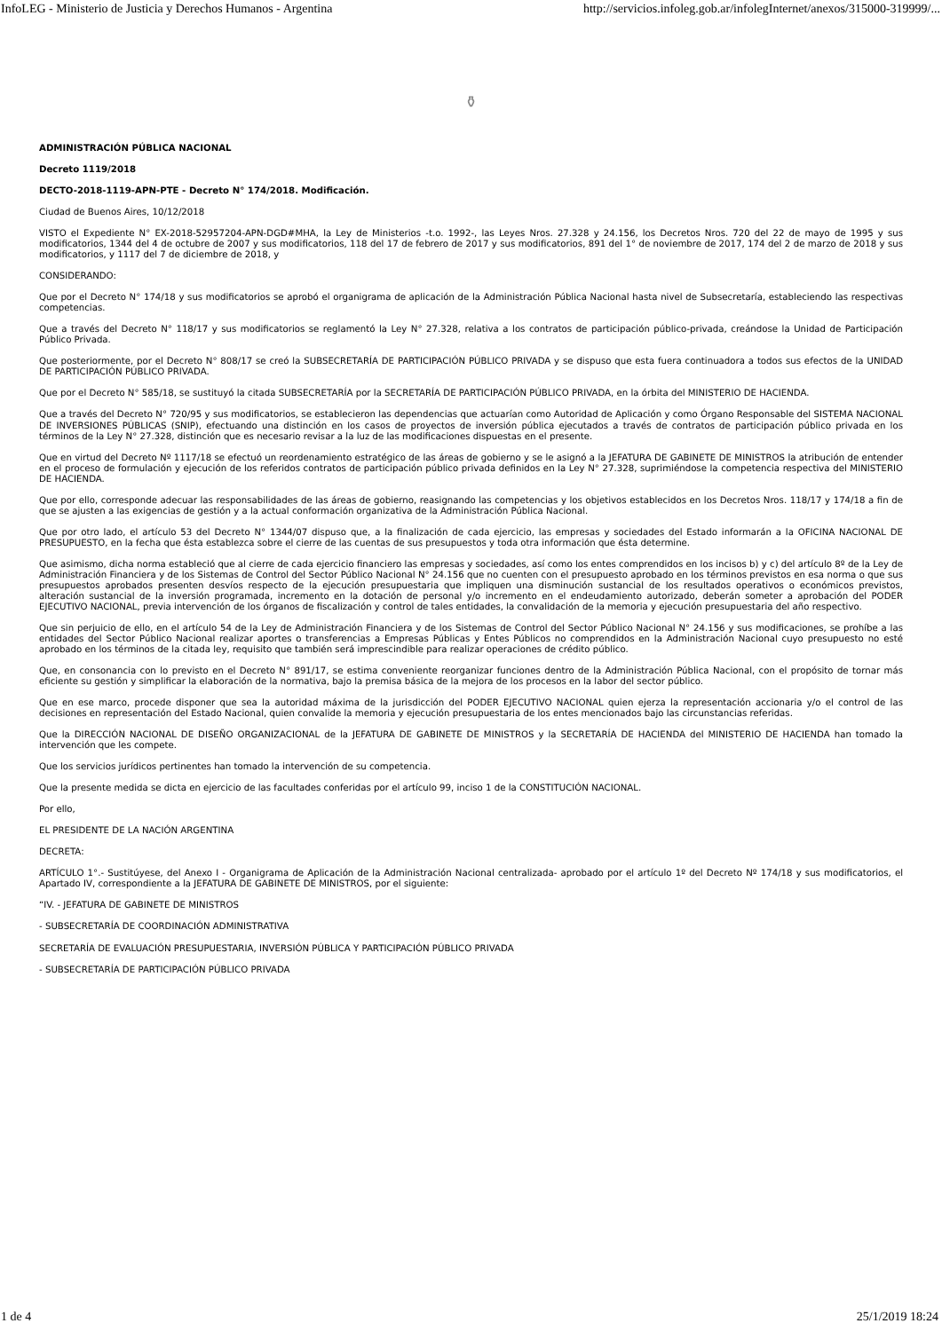InfoLEG - Ministerio de Justicia y Derechos Humanos - Argentina http://servicios.infoleg.gob.ar/infolegInternet/anexos/315000-319999/...
⚱
ADMINISTRACIÓN PÚBLICA NACIONAL
Decreto 1119/2018
DECTO-2018-1119-APN-PTE - Decreto N° 174/2018. Modificación.
Ciudad de Buenos Aires, 10/12/2018
VISTO el Expediente N° EX-2018-52957204-APN-DGD#MHA, la Ley de Ministerios -t.o. 1992-, las Leyes Nros. 27.328 y 24.156, los Decretos Nros. 720 del 22 de mayo de 1995 y sus modificatorios, 1344 del 4 de octubre de 2007 y sus modificatorios, 118 del 17 de febrero de 2017 y sus modificatorios, 891 del 1° de noviembre de 2017, 174 del 2 de marzo de 2018 y sus modificatorios, y 1117 del 7 de diciembre de 2018, y
CONSIDERANDO:
Que por el Decreto N° 174/18 y sus modificatorios se aprobó el organigrama de aplicación de la Administración Pública Nacional hasta nivel de Subsecretaría, estableciendo las respectivas competencias.
Que a través del Decreto N° 118/17 y sus modificatorios se reglamentó la Ley N° 27.328, relativa a los contratos de participación público-privada, creándose la Unidad de Participación Público Privada.
Que posteriormente, por el Decreto N° 808/17 se creó la SUBSECRETARÍA DE PARTICIPACIÓN PÚBLICO PRIVADA y se dispuso que esta fuera continuadora a todos sus efectos de la UNIDAD DE PARTICIPACIÓN PÚBLICO PRIVADA.
Que por el Decreto N° 585/18, se sustituyó la citada SUBSECRETARÍA por la SECRETARÍA DE PARTICIPACIÓN PÚBLICO PRIVADA, en la órbita del MINISTERIO DE HACIENDA.
Que a través del Decreto N° 720/95 y sus modificatorios, se establecieron las dependencias que actuarían como Autoridad de Aplicación y como Órgano Responsable del SISTEMA NACIONAL DE INVERSIONES PÚBLICAS (SNIP), efectuando una distinción en los casos de proyectos de inversión pública ejecutados a través de contratos de participación público privada en los términos de la Ley N° 27.328, distinción que es necesario revisar a la luz de las modificaciones dispuestas en el presente.
Que en virtud del Decreto Nº 1117/18 se efectuó un reordenamiento estratégico de las áreas de gobierno y se le asignó a la JEFATURA DE GABINETE DE MINISTROS la atribución de entender en el proceso de formulación y ejecución de los referidos contratos de participación público privada definidos en la Ley N° 27.328, suprimiéndose la competencia respectiva del MINISTERIO DE HACIENDA.
Que por ello, corresponde adecuar las responsabilidades de las áreas de gobierno, reasignando las competencias y los objetivos establecidos en los Decretos Nros. 118/17 y 174/18 a fin de que se ajusten a las exigencias de gestión y a la actual conformación organizativa de la Administración Pública Nacional.
Que por otro lado, el artículo 53 del Decreto N° 1344/07 dispuso que, a la finalización de cada ejercicio, las empresas y sociedades del Estado informarán a la OFICINA NACIONAL DE PRESUPUESTO, en la fecha que ésta establezca sobre el cierre de las cuentas de sus presupuestos y toda otra información que ésta determine.
Que asimismo, dicha norma estableció que al cierre de cada ejercicio financiero las empresas y sociedades, así como los entes comprendidos en los incisos b) y c) del artículo 8º de la Ley de Administración Financiera y de los Sistemas de Control del Sector Público Nacional N° 24.156 que no cuenten con el presupuesto aprobado en los términos previstos en esa norma o que sus presupuestos aprobados presenten desvíos respecto de la ejecución presupuestaria que impliquen una disminución sustancial de los resultados operativos o económicos previstos, alteración sustancial de la inversión programada, incremento en la dotación de personal y/o incremento en el endeudamiento autorizado, deberán someter a aprobación del PODER EJECUTIVO NACIONAL, previa intervención de los órganos de fiscalización y control de tales entidades, la convalidación de la memoria y ejecución presupuestaria del año respectivo.
Que sin perjuicio de ello, en el artículo 54 de la Ley de Administración Financiera y de los Sistemas de Control del Sector Público Nacional N° 24.156 y sus modificaciones, se prohíbe a las entidades del Sector Público Nacional realizar aportes o transferencias a Empresas Públicas y Entes Públicos no comprendidos en la Administración Nacional cuyo presupuesto no esté aprobado en los términos de la citada ley, requisito que también será imprescindible para realizar operaciones de crédito público.
Que, en consonancia con lo previsto en el Decreto N° 891/17, se estima conveniente reorganizar funciones dentro de la Administración Pública Nacional, con el propósito de tornar más eficiente su gestión y simplificar la elaboración de la normativa, bajo la premisa básica de la mejora de los procesos en la labor del sector público.
Que en ese marco, procede disponer que sea la autoridad máxima de la jurisdicción del PODER EJECUTIVO NACIONAL quien ejerza la representación accionaria y/o el control de las decisiones en representación del Estado Nacional, quien convalide la memoria y ejecución presupuestaria de los entes mencionados bajo las circunstancias referidas.
Que la DIRECCIÓN NACIONAL DE DISEÑO ORGANIZACIONAL de la JEFATURA DE GABINETE DE MINISTROS y la SECRETARÍA DE HACIENDA del MINISTERIO DE HACIENDA han tomado la intervención que les compete.
Que los servicios jurídicos pertinentes han tomado la intervención de su competencia.
Que la presente medida se dicta en ejercicio de las facultades conferidas por el artículo 99, inciso 1 de la CONSTITUCIÓN NACIONAL.
Por ello,
EL PRESIDENTE DE LA NACIÓN ARGENTINA
DECRETA:
ARTÍCULO 1°.- Sustitúyese, del Anexo I - Organigrama de Aplicación de la Administración Nacional centralizada- aprobado por el artículo 1º del Decreto Nº 174/18 y sus modificatorios, el Apartado IV, correspondiente a la JEFATURA DE GABINETE DE MINISTROS, por el siguiente:
“IV. - JEFATURA DE GABINETE DE MINISTROS
- SUBSECRETARÍA DE COORDINACIÓN ADMINISTRATIVA
SECRETARÍA DE EVALUACIÓN PRESUPUESTARIA, INVERSIÓN PÚBLICA Y PARTICIPACIÓN PÚBLICO PRIVADA
- SUBSECRETARÍA DE PARTICIPACIÓN PÚBLICO PRIVADA
1 de 4 25/1/2019 18:24